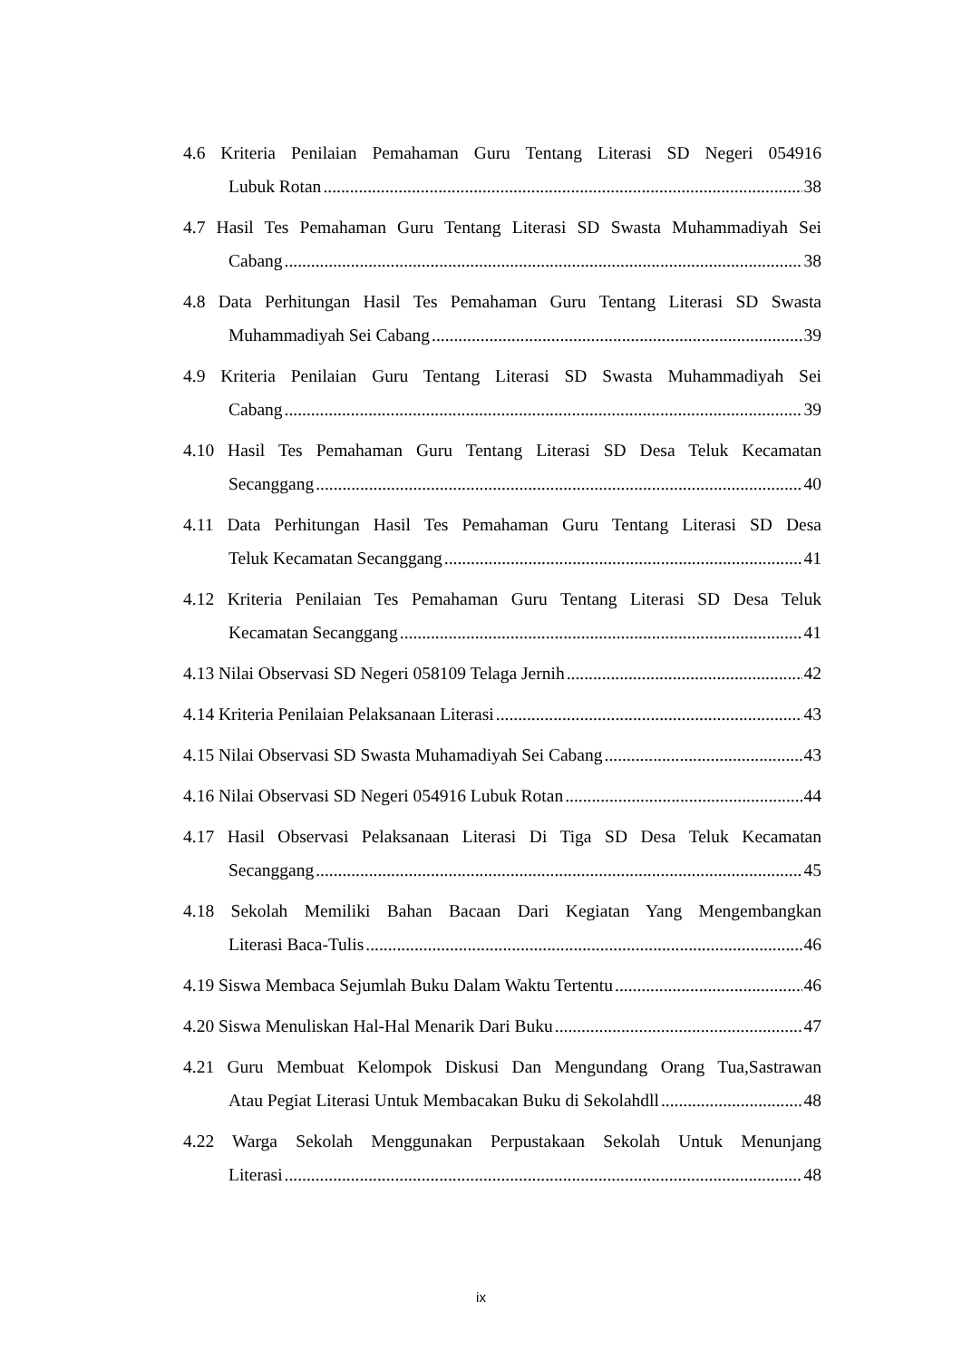4.6 Kriteria Penilaian Pemahaman Guru Tentang Literasi SD Negeri 054916
Lubuk Rotan 38
4.7 Hasil Tes Pemahaman Guru Tentang Literasi SD Swasta Muhammadiyah Sei
Cabang 38
4.8 Data Perhitungan Hasil Tes Pemahaman Guru Tentang Literasi SD Swasta
Muhammadiyah Sei Cabang 39
4.9 Kriteria Penilaian Guru Tentang Literasi SD Swasta Muhammadiyah Sei
Cabang 39
4.10 Hasil Tes Pemahaman Guru Tentang Literasi SD Desa Teluk Kecamatan
Secanggang 40
4.11 Data Perhitungan Hasil Tes Pemahaman Guru Tentang Literasi SD Desa
Teluk Kecamatan Secanggang 41
4.12 Kriteria Penilaian Tes Pemahaman Guru Tentang Literasi SD Desa Teluk
Kecamatan Secanggang 41
4.13 Nilai Observasi SD Negeri 058109 Telaga Jernih 42
4.14 Kriteria Penilaian Pelaksanaan Literasi 43
4.15 Nilai Observasi SD Swasta Muhamadiyah Sei Cabang 43
4.16 Nilai Observasi SD Negeri 054916 Lubuk Rotan 44
4.17 Hasil Observasi Pelaksanaan Literasi Di Tiga SD Desa Teluk Kecamatan
Secanggang 45
4.18 Sekolah Memiliki Bahan Bacaan Dari Kegiatan Yang Mengembangkan
Literasi Baca-Tulis 46
4.19 Siswa Membaca Sejumlah Buku Dalam Waktu Tertentu 46
4.20 Siswa Menuliskan Hal-Hal Menarik Dari Buku 47
4.21 Guru Membuat Kelompok Diskusi Dan Mengundang Orang Tua,Sastrawan
Atau Pegiat Literasi Untuk Membacakan Buku di Sekolahdll 48
4.22 Warga Sekolah Menggunakan Perpustakaan Sekolah Untuk Menunjang
Literasi 48
ix